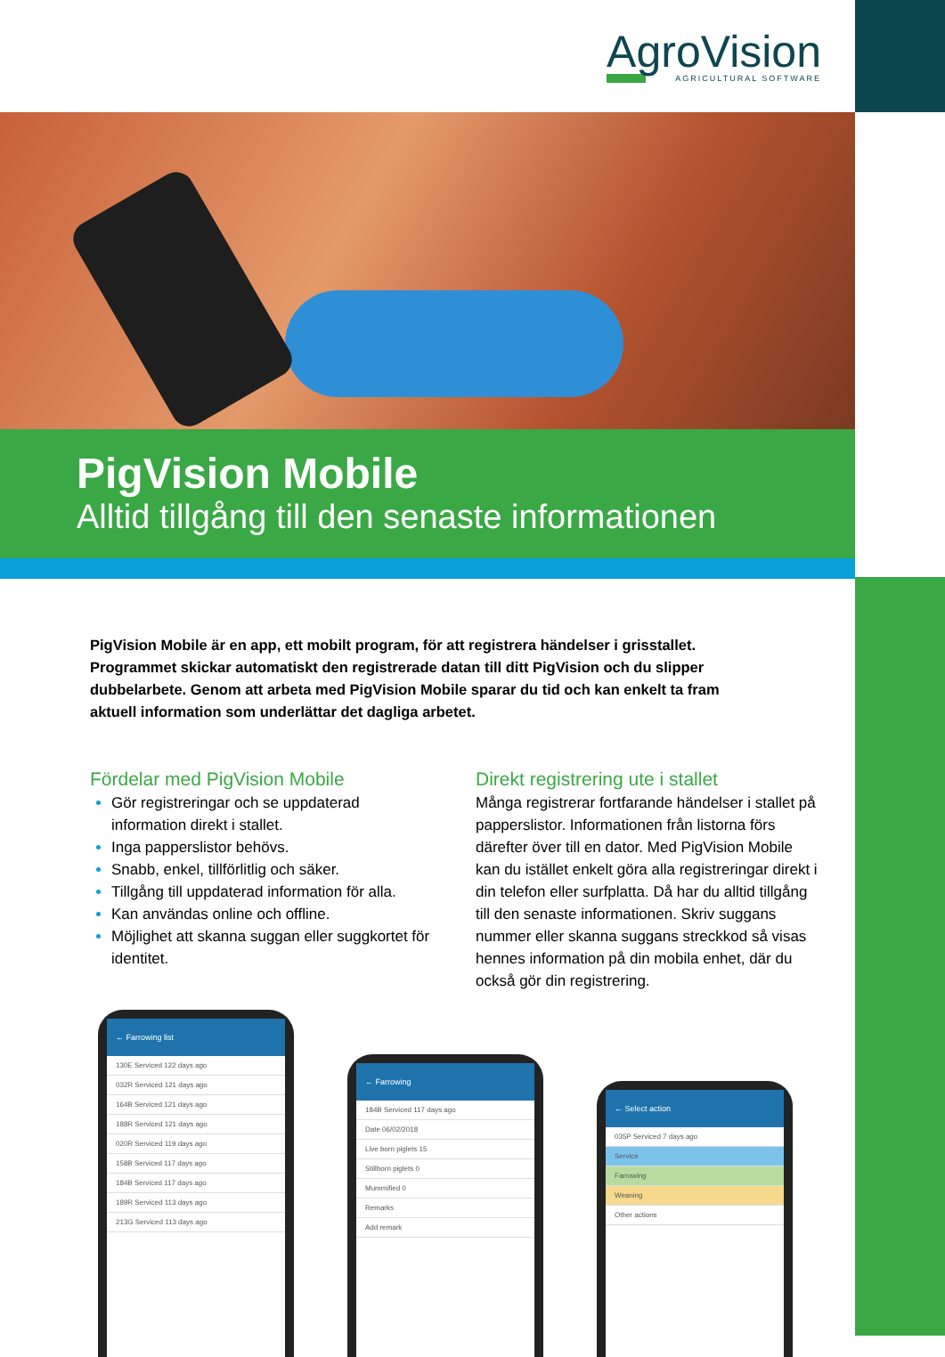AgroVision
AGRICULTURAL SOFTWARE
PigVision Mobile
Alltid tillgång till den senaste informationen
PigVision Mobile är en app, ett mobilt program, för att registrera händelser i grisstallet. Programmet skickar automatiskt den registrerade datan till ditt PigVision och du slipper dubbelarbete. Genom att arbeta med PigVision Mobile sparar du tid och kan enkelt ta fram aktuell information som underlättar det dagliga arbetet.
Fördelar med PigVision Mobile
Gör registreringar och se uppdaterad information direkt i stallet.
Inga papperslistor behövs.
Snabb, enkel, tillförlitlig och säker.
Tillgång till uppdaterad information för alla.
Kan användas online och offline.
Möjlighet att skanna suggan eller suggkortet för identitet.
Direkt registrering ute i stallet
Många registrerar fortfarande händelser i stallet på papperslistor. Informationen från listorna förs därefter över till en dator. Med PigVision Mobile kan du istället enkelt göra alla registreringar direkt i din telefon eller surfplatta. Då har du alltid tillgång till den senaste informationen. Skriv suggans nummer eller skanna suggans streckkod så visas hennes information på din mobila enhet, där du också gör din registrering.
← Farrowing list
130E Serviced 122 days ago
032R Serviced 121 days ago
164B Serviced 121 days ago
188R Serviced 121 days ago
020R Serviced 119 days ago
158B Serviced 117 days ago
184B Serviced 117 days ago
189R Serviced 113 days ago
213G Serviced 113 days ago
← Farrowing
184B Serviced 117 days ago
Date 06/02/2018
Live born piglets 15
Stillborn piglets 0
Mummified 0
Remarks
Add remark
← Select action
035P Serviced 7 days ago
Service
Farrowing
Weaning
Other actions